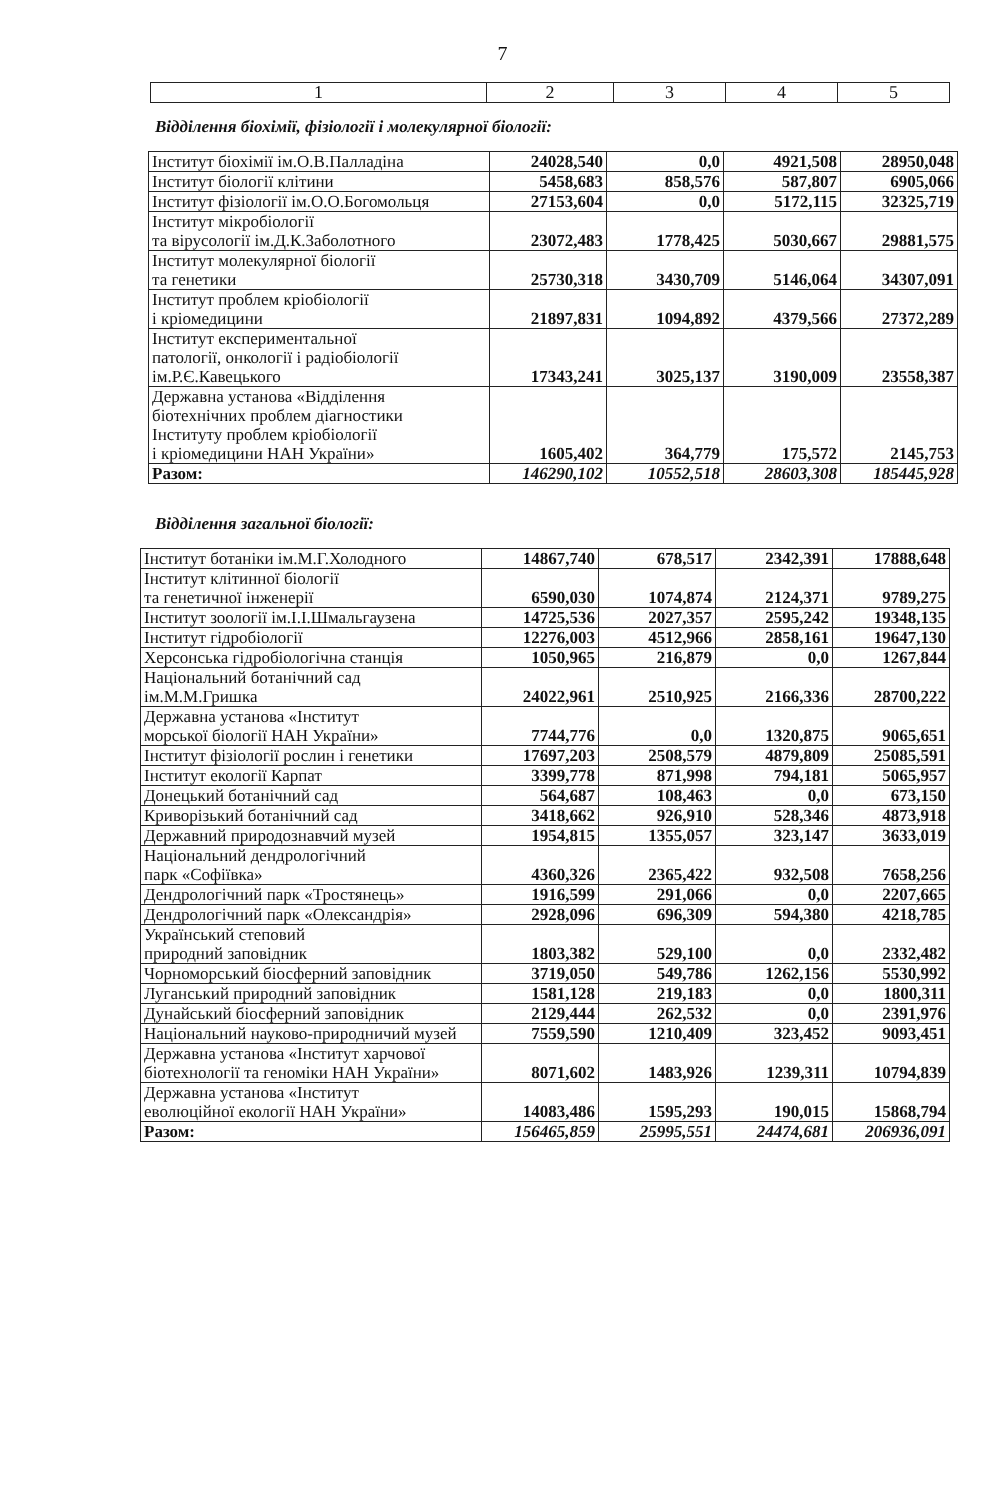7
| 1 | 2 | 3 | 4 | 5 |
| --- | --- | --- | --- | --- |
Відділення біохімії, фізіології і молекулярної біології:
| Інститут біохімії ім.О.В.Палладіна | 24028,540 | 0,0 | 4921,508 | 28950,048 |
| Інститут біології клітини | 5458,683 | 858,576 | 587,807 | 6905,066 |
| Інститут фізіології ім.О.О.Богомольця | 27153,604 | 0,0 | 5172,115 | 32325,719 |
| Інститут мікробіології та вірусології ім.Д.К.Заболотного | 23072,483 | 1778,425 | 5030,667 | 29881,575 |
| Інститут молекулярної біології та генетики | 25730,318 | 3430,709 | 5146,064 | 34307,091 |
| Інститут проблем кріобіології і кріомедицини | 21897,831 | 1094,892 | 4379,566 | 27372,289 |
| Інститут експериментальної патології, онкології і радіобіології ім.Р.Є.Кавецького | 17343,241 | 3025,137 | 3190,009 | 23558,387 |
| Державна установа «Відділення біотехнічних проблем діагностики Інституту проблем кріобіології і кріомедицини НАН України» | 1605,402 | 364,779 | 175,572 | 2145,753 |
| Разом: | 146290,102 | 10552,518 | 28603,308 | 185445,928 |
Відділення загальної біології:
| Інститут ботаніки ім.М.Г.Холодного | 14867,740 | 678,517 | 2342,391 | 17888,648 |
| Інститут клітинної біології та генетичної інженерії | 6590,030 | 1074,874 | 2124,371 | 9789,275 |
| Інститут зоології ім.І.І.Шмальгаузена | 14725,536 | 2027,357 | 2595,242 | 19348,135 |
| Інститут гідробіології | 12276,003 | 4512,966 | 2858,161 | 19647,130 |
| Херсонська гідробіологічна станція | 1050,965 | 216,879 | 0,0 | 1267,844 |
| Національний ботанічний сад ім.М.М.Гришка | 24022,961 | 2510,925 | 2166,336 | 28700,222 |
| Державна установа «Інститут морської біології НАН України» | 7744,776 | 0,0 | 1320,875 | 9065,651 |
| Інститут фізіології рослин і генетики | 17697,203 | 2508,579 | 4879,809 | 25085,591 |
| Інститут екології Карпат | 3399,778 | 871,998 | 794,181 | 5065,957 |
| Донецький ботанічний сад | 564,687 | 108,463 | 0,0 | 673,150 |
| Криворізький ботанічний сад | 3418,662 | 926,910 | 528,346 | 4873,918 |
| Державний природознавчий музей | 1954,815 | 1355,057 | 323,147 | 3633,019 |
| Національний дендрологічний парк «Софіївка» | 4360,326 | 2365,422 | 932,508 | 7658,256 |
| Дендрологічний парк «Тростянець» | 1916,599 | 291,066 | 0,0 | 2207,665 |
| Дендрологічний парк «Олександрія» | 2928,096 | 696,309 | 594,380 | 4218,785 |
| Український степовий природний заповідник | 1803,382 | 529,100 | 0,0 | 2332,482 |
| Чорноморський біосферний заповідник | 3719,050 | 549,786 | 1262,156 | 5530,992 |
| Луганський природний заповідник | 1581,128 | 219,183 | 0,0 | 1800,311 |
| Дунайський біосферний заповідник | 2129,444 | 262,532 | 0,0 | 2391,976 |
| Національний науково-природничий музей | 7559,590 | 1210,409 | 323,452 | 9093,451 |
| Державна установа «Інститут харчової біотехнології та геноміки НАН України» | 8071,602 | 1483,926 | 1239,311 | 10794,839 |
| Державна установа «Інститут еволюційної екології НАН України» | 14083,486 | 1595,293 | 190,015 | 15868,794 |
| Разом: | 156465,859 | 25995,551 | 24474,681 | 206936,091 |